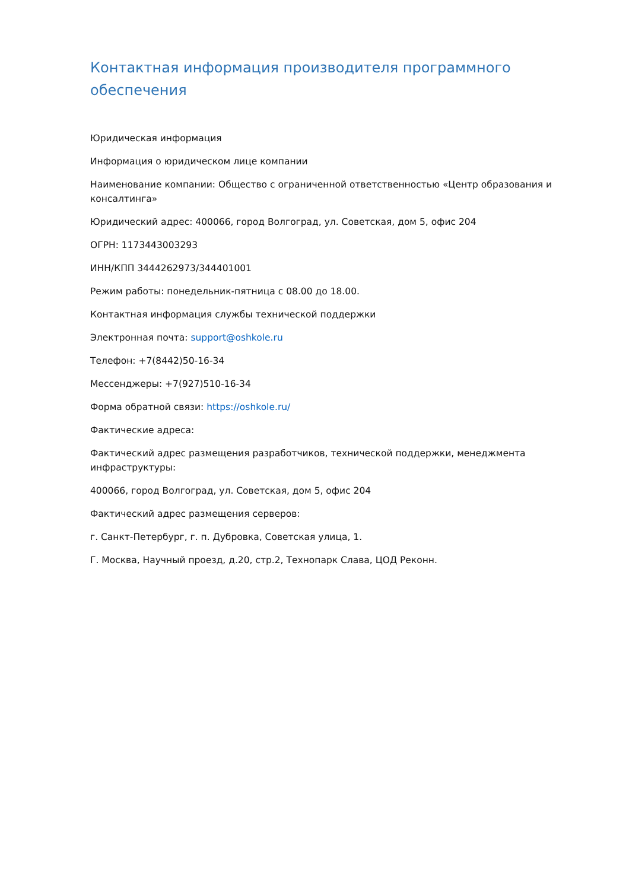Контактная информация производителя программного обеспечения
Юридическая информация
Информация о юридическом лице компании
Наименование компании: Общество с ограниченной ответственностью «Центр образования и консалтинга»
Юридический адрес: 400066, город Волгоград, ул. Советская, дом 5, офис 204
ОГРН: 1173443003293
ИНН/КПП 3444262973/344401001
Режим работы: понедельник-пятница с 08.00 до 18.00.
Контактная информация службы технической поддержки
Электронная почта: support@oshkole.ru
Телефон: +7(8442)50-16-34
Мессенджеры: +7(927)510-16-34
Форма обратной связи: https://oshkole.ru/
Фактические адреса:
Фактический адрес размещения разработчиков, технической поддержки, менеджмента инфраструктуры:
400066, город Волгоград, ул. Советская, дом 5, офис 204
Фактический адрес размещения серверов:
г. Санкт-Петербург, г. п. Дубровка, Советская улица, 1.
Г. Москва, Научный проезд, д.20, стр.2, Технопарк Слава, ЦОД Реконн.